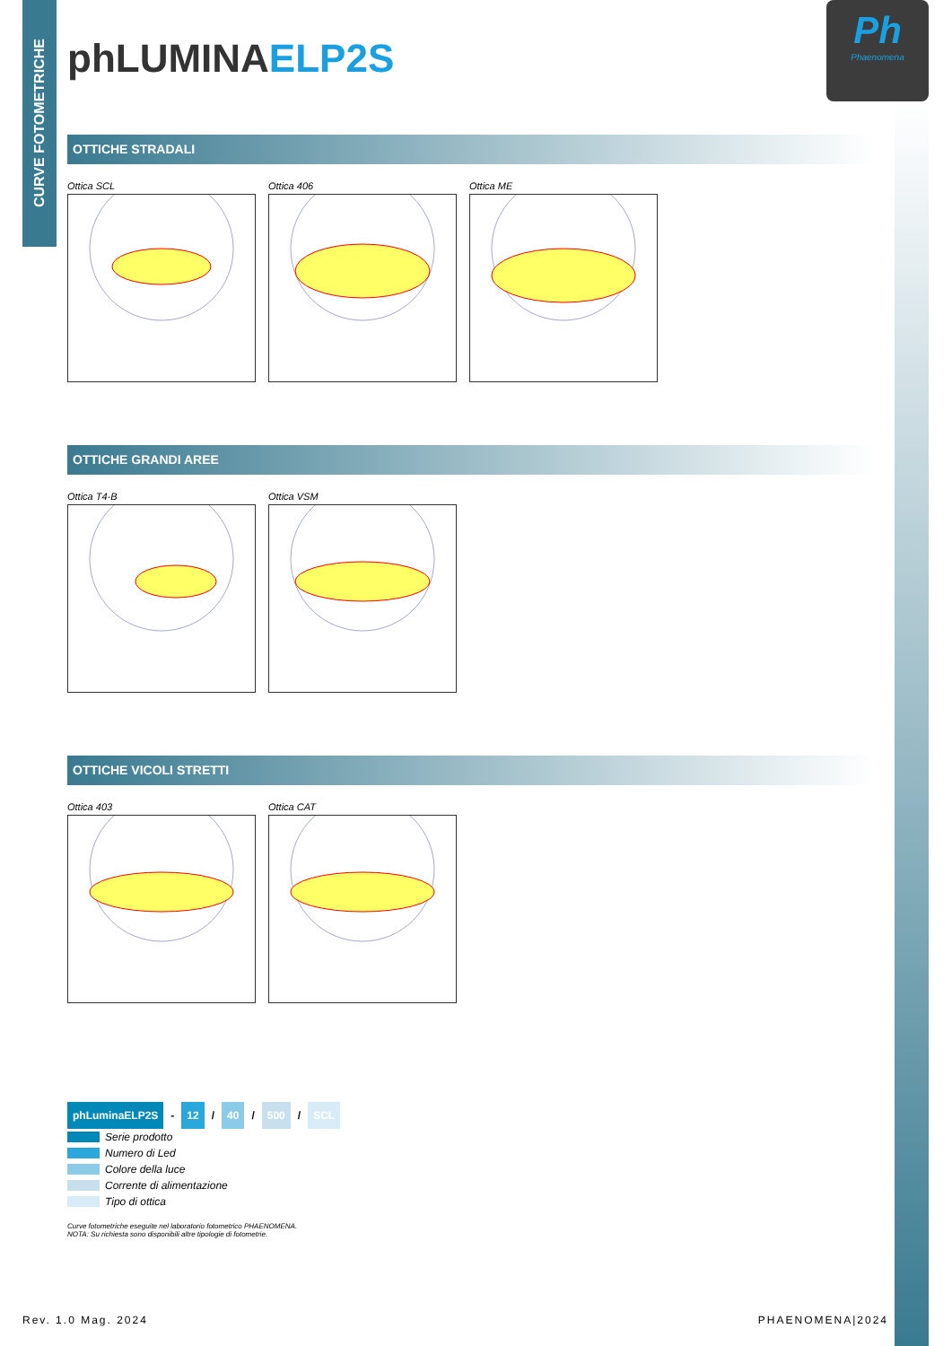CURVE FOTOMETRICHE
Ph
Phaenomena
phLUMINAELP2S
OTTICHE STRADALI
Ottica SCL Ottica 406 Ottica ME
OTTICHE GRANDI AREE
Ottica T4-B Ottica VSM
OTTICHE VICOLI STRETTI
Ottica 403 Ottica CAT
phLuminaELP2S - 12 / 40 / 500 / SCL
Serie prodotto
Numero di Led
Colore della luce
Corrente di alimentazione
Tipo di ottica
Curve fotometriche eseguite nel laboratorio fotometrico PHAENOMENA.
NOTA: Su richiesta sono disponibili altre tipologie di fotometrie.
Rev. 1.0 Mag. 2024 PHAENOMENA|2024